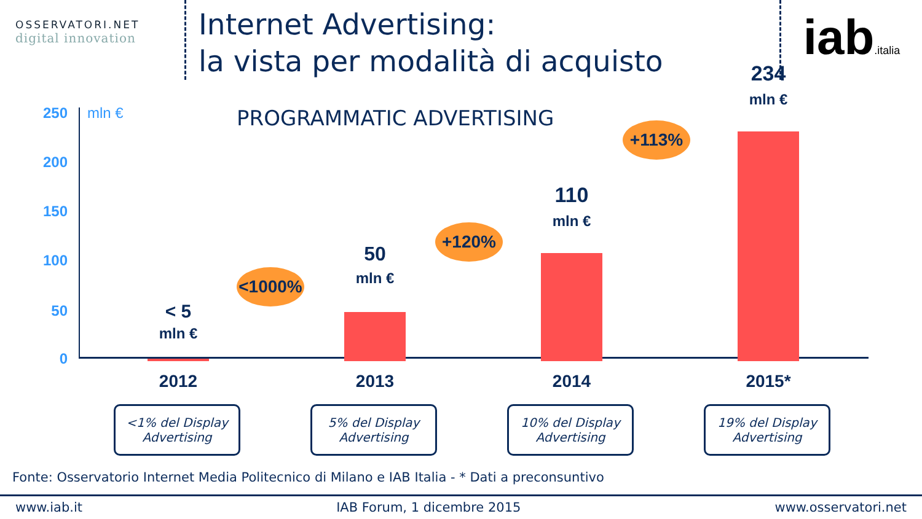OSSERVATORI.NET
digital innovation
Internet Advertising:
la vista per modalità di acquisto
iab.italia
250
200
150
100
50
0
mln € PROGRAMMATIC ADVERTISING
< 5
mln €
50
mln €
110
mln €
234
mln €
<1000%
+120%
+113%
2012 2013 2014 2015*
<1% del Display
Advertising
5% del Display
Advertising
10% del Display
Advertising
19% del Display
Advertising
Fonte: Osservatorio Internet Media Politecnico di Milano e IAB Italia - * Dati a preconsuntivo
www.iab.it IAB Forum, 1 dicembre 2015 www.osservatori.net